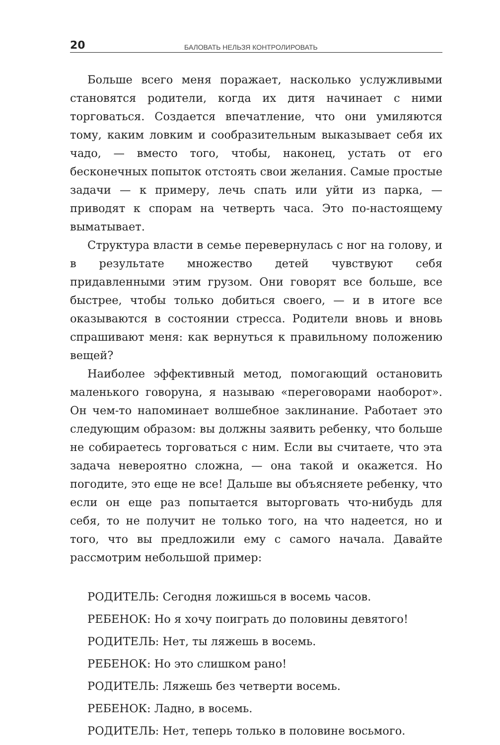20 БАЛОВАТЬ НЕЛЬЗЯ КОНТРОЛИРОВАТЬ
Больше всего меня поражает, насколько услужливыми становятся родители, когда их дитя начинает с ними торговаться. Создается впечатление, что они умиляются тому, каким ловким и сообразительным выказывает себя их чадо, — вместо того, чтобы, наконец, устать от его бесконечных попыток отстоять свои желания. Самые простые задачи — к примеру, лечь спать или уйти из парка, — приводят к спорам на четверть часа. Это по-настоящему выматывает.
Структура власти в семье перевернулась с ног на голову, и в результате множество детей чувствуют себя придавленными этим грузом. Они говорят все больше, все быстрее, чтобы только добиться своего, — и в итоге все оказываются в состоянии стресса. Родители вновь и вновь спрашивают меня: как вернуться к правильному положению вещей?
Наиболее эффективный метод, помогающий остановить маленького говоруна, я называю «переговорами наоборот». Он чем-то напоминает волшебное заклинание. Работает это следующим образом: вы должны заявить ребенку, что больше не собираетесь торговаться с ним. Если вы считаете, что эта задача невероятно сложна, — она такой и окажется. Но погодите, это еще не все! Дальше вы объясняете ребенку, что если он еще раз попытается выторговать что-нибудь для себя, то не получит не только того, на что надеется, но и того, что вы предложили ему с самого начала. Давайте рассмотрим небольшой пример:
РОДИТЕЛЬ: Сегодня ложишься в восемь часов.
РЕБЕНОК: Но я хочу поиграть до половины девятого!
РОДИТЕЛЬ: Нет, ты ляжешь в восемь.
РЕБЕНОК: Но это слишком рано!
РОДИТЕЛЬ: Ляжешь без четверти восемь.
РЕБЕНОК: Ладно, в восемь.
РОДИТЕЛЬ: Нет, теперь только в половине восьмого.